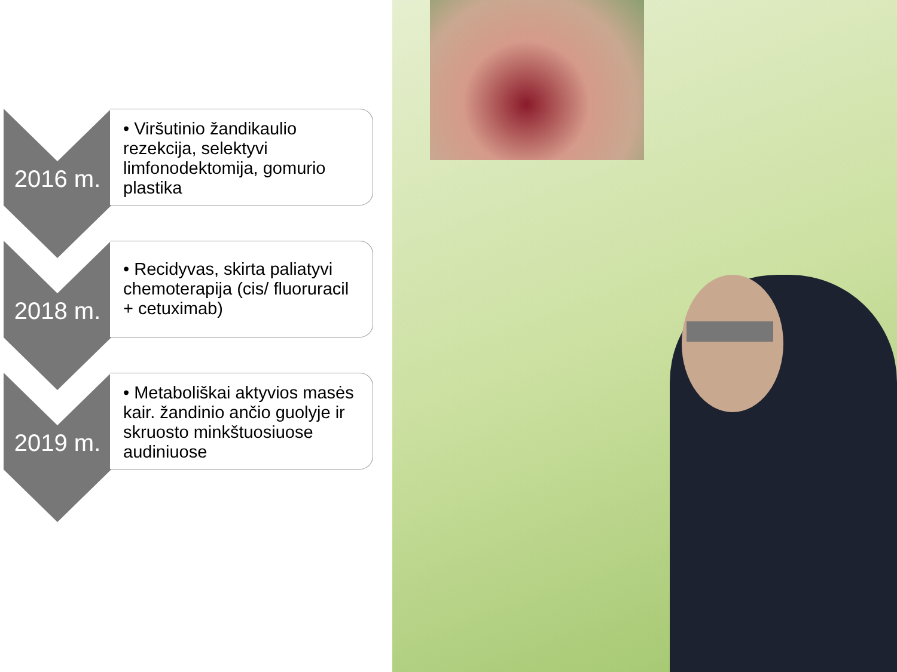2016 m.
• Viršutinio žandikaulio rezekcija, selektyvi limfonodektomija, gomurio plastika
2018 m.
• Recidyvas, skirta paliatyvi chemoterapija (cis/ fluoruracil + cetuximab)
2019 m.
• Metaboliškai aktyvios masės kair. žandinio ančio guolyje ir skruosto minkštuosiuose audiniuose